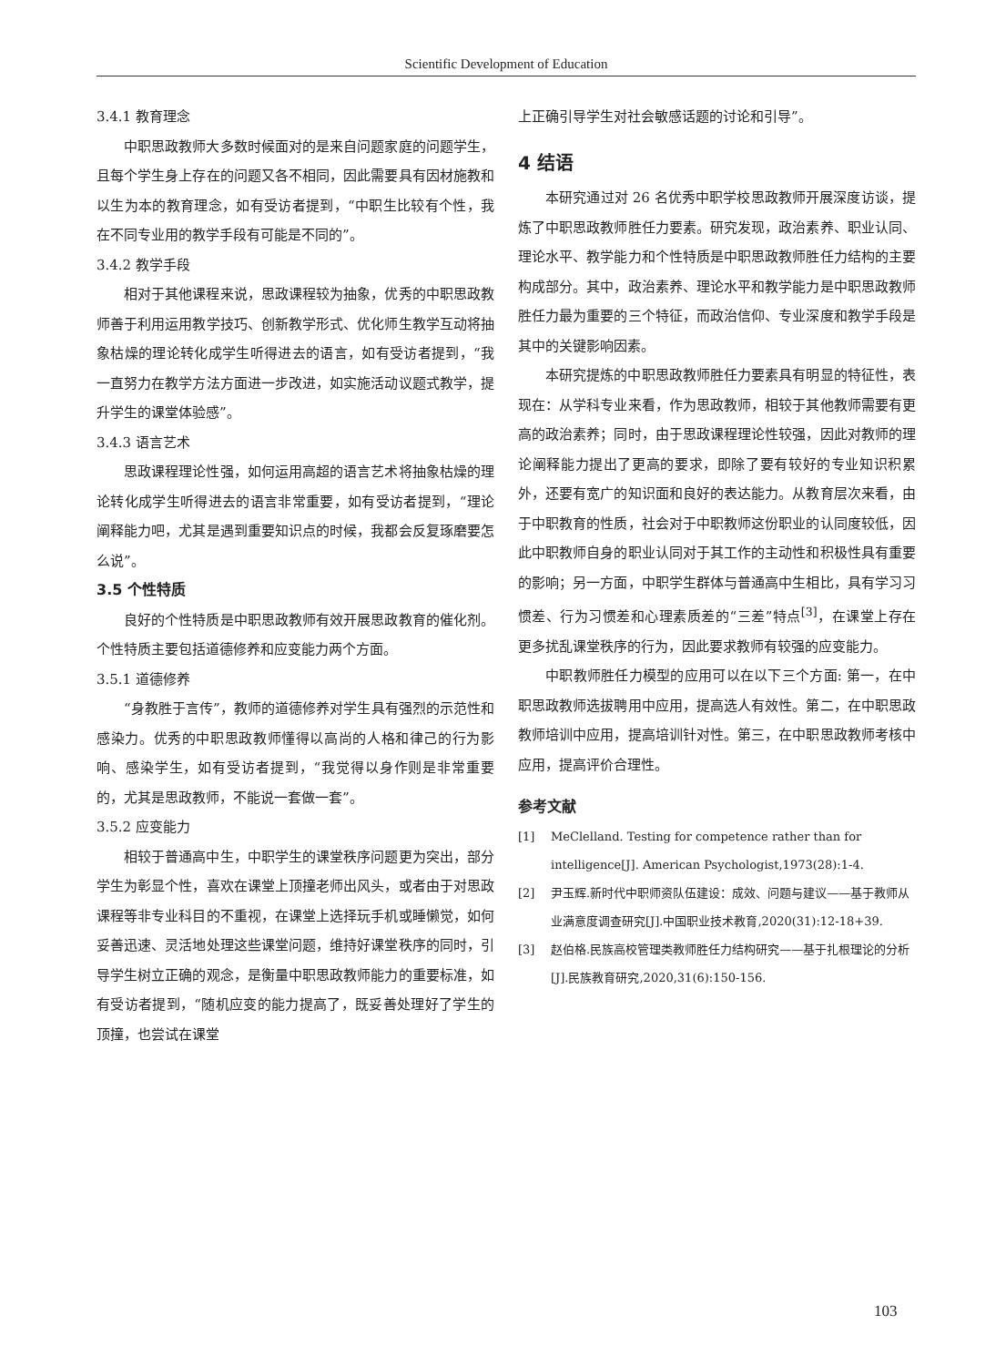Scientific Development of Education
3.4.1 教育理念
中职思政教师大多数时候面对的是来自问题家庭的问题学生，且每个学生身上存在的问题又各不相同，因此需要具有因材施教和以生为本的教育理念，如有受访者提到，“中职生比较有个性，我在不同专业用的教学手段有可能是不同的”。
3.4.2 教学手段
相对于其他课程来说，思政课程较为抽象，优秀的中职思政教师善于利用运用教学技巧、创新教学形式、优化师生教学互动将抽象枯燥的理论转化成学生听得进去的语言，如有受访者提到，“我一直努力在教学方法方面进一步改进，如实施活动议题式教学，提升学生的课堂体验感”。
3.4.3 语言艺术
思政课程理论性强，如何运用高超的语言艺术将抽象枯燥的理论转化成学生听得进去的语言非常重要，如有受访者提到，“理论阐释能力吧，尤其是遇到重要知识点的时候，我都会反复琢磨要怎么说”。
3.5 个性特质
良好的个性特质是中职思政教师有效开展思政教育的催化剂。个性特质主要包括道德修养和应变能力两个方面。
3.5.1 道德修养
“身教胜于言传”，教师的道德修养对学生具有强烈的示范性和感染力。优秀的中职思政教师懂得以高尚的人格和律己的行为影响、感染学生，如有受访者提到，“我觉得以身作则是非常重要的，尤其是思政教师，不能说一套做一套”。
3.5.2 应变能力
相较于普通高中生，中职学生的课堂秩序问题更为突出，部分学生为彰显个性，喜欢在课堂上顶撞老师出风头，或者由于对思政课程等非专业科目的不重视，在课堂上选择玩手机或睡懒觉，如何妥善迅速、灵活地处理这些课堂问题，维持好课堂秩序的同时，引导学生树立正确的观念，是衡量中职思政教师能力的重要标准，如有受访者提到，“随机应变的能力提高了，既妥善处理好了学生的顶撞，也尝试在课堂
上正确引导学生对社会敏感话题的讨论和引导”。
4 结语
本研究通过对 26 名优秀中职学校思政教师开展深度访谈，提炼了中职思政教师胜任力要素。研究发现，政治素养、职业认同、理论水平、教学能力和个性特质是中职思政教师胜任力结构的主要构成部分。其中，政治素养、理论水平和教学能力是中职思政教师胜任力最为重要的三个特征，而政治信仰、专业深度和教学手段是其中的关键影响因素。
本研究提炼的中职思政教师胜任力要素具有明显的特征性，表现在：从学科专业来看，作为思政教师，相较于其他教师需要有更高的政治素养；同时，由于思政课程理论性较强，因此对教师的理论阐释能力提出了更高的要求，即除了要有较好的专业知识积累外，还要有宽广的知识面和良好的表达能力。从教育层次来看，由于中职教育的性质，社会对于中职教师这份职业的认同度较低，因此中职教师自身的职业认同对于其工作的主动性和积极性具有重要的影响；另一方面，中职学生群体与普通高中生相比，具有学习习惯差、行为习惯差和心理素质差的“三差”特点<sup>[3]</sup>，在课堂上存在更多扰乱课堂秩序的行为，因此要求教师有较强的应变能力。
中职教师胜任力模型的应用可以在以下三个方面: 第一，在中职思政教师选拔聘用中应用，提高选人有效性。第二，在中职思政教师培训中应用，提高培训针对性。第三，在中职思政教师考核中应用，提高评价合理性。
参考文献
[1] MeClelland. Testing for competence rather than for intelligence[J]. American Psychologist,1973(28):1-4.
[2] 尹玉辉.新时代中职师资队伍建设：成效、问题与建议——基于教师从业满意度调查研究[J].中国职业技术教育,2020(31):12-18+39.
[3] 赵伯格.民族高校管理类教师胜任力结构研究——基于扎根理论的分析[J].民族教育研究,2020,31(6):150-156.
103